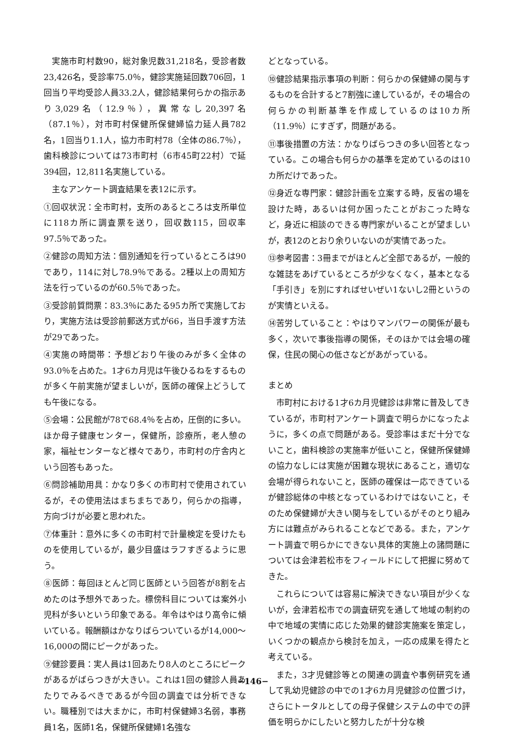実施市町村数90，総対象児数31,218名，受診者数23,426名，受診率75.0％，健診実施延回数706回，1回当り平均受診人員33.2人，健診結果何らかの指示あり3,029名（12.9％），異常なし20,397名（87.1％），対市町村保健所保健婦協力延人員782名，1回当り1.1人，協力市町村78（全体の86.7％），歯科検診については73市町村（6市45町22村）で延394回，12,811名実施している。
主なアンケート調査結果を表12に示す。
①回収状況：全市町村，支所のあるところは支所単位に118カ所に調査票を送り，回収数115，回収率97.5％であった。
②健診の周知方法：個別通知を行っているところは90であり，114に対し78.9％である。2種以上の周知方法を行っているのが60.5％であった。
③受診前質問票：83.3％にあたる95カ所で実施しており，実施方法は受診前郵送方式が66，当日手渡す方法が29であった。
④実施の時間帯：予想どおり午後のみが多く全体の93.0％を占めた。1才6カ月児は午後ひるねをするものが多く午前実施が望ましいが，医師の確保上どうしても午後になる。
⑤会場：公民館が78で68.4％を占め，圧倒的に多い。ほか母子健康センター，保健所，診療所，老人憩の家，福祉センターなど様々であり，市町村の庁舎内という回答もあった。
⑥問診補助用具：かなり多くの市町村で使用されているが，その使用法はまちまちであり，何らかの指導，方向づけが必要と思われた。
⑦体重計：意外に多くの市町村で計量検定を受けたものを使用しているが，最少目盛はラフすぎるように思う。
⑧医師：毎回ほとんど同じ医師という回答が8割を占めたのは予想外であった。標傍科目については案外小児科が多いという印象である。年令はやはり高令に傾いている。報酬額はかなりばらついているが14,000～16,000の間にピークがあった。
⑨健診要員：実人員は1回あたり8人のところにピークがあるがばらつきが大きい。これは1回の健診人員あたりでみるべきであるが今回の調査では分析できない。職種別では大まかに，市町村保健婦3名弱，事務員1名，医師1名，保健所保健婦1名強な
どとなっている。
⑩健診結果指示事項の判断：何らかの保健婦の関与するものを合計すると7割強に達しているが，その場合の何らかの判断基準を作成しているのは10カ所（11.9％）にすぎず，問題がある。
⑪事後措置の方法：かなりばらつきの多い回答となっている。この場合も何らかの基準を定めているのは10カ所だけであった。
⑫身近な専門家：健診計画を立案する時，反省の場を設けた時，あるいは何か困ったことがおこった時など，身近に相談のできる専門家がいることが望ましいが，表12のとおり余りいないのが実情であった。
⑬参考図書：3冊までがほとんど全部であるが，一般的な雑誌をあげているところが少なくなく，基本となる「手引き」を別にすればせいぜい1ないし2冊というのが実情といえる。
⑭苦労していること：やはりマンパワーの関係が最も多く，次いで事後指導の関係，そのほかでは会場の確保，住民の関心の低さなどがあがっている。
まとめ
市町村における1才6カ月児健診は非常に普及してきているが，市町村アンケート調査で明らかになったように，多くの点で問題がある。受診率はまだ十分でないこと，歯科検診の実施率が低いこと，保健所保健婦の協力なしには実施が困難な現状にあること，適切な会場が得られないこと，医師の確保は一応できているが健診総体の中核となっているわけではないこと，そのため保健婦が大きい関与をしているがそのとり組み方には難点がみられることなどである。また，アンケート調査で明らかにできない具体的実施上の諸問題については会津若松市をフィールドにして把握に努めてきた。
これらについては容易に解決できない項目が少くないが，会津若松市での調査研究を通して地域の制約の中で地域の実情に応じた効果的健診実施案を策定し，いくつかの観点から検討を加え，一応の成果を得たと考えている。
また，3才児健診等との関連の調査や事例研究を通して乳幼児健診の中での1才6カ月児健診の位置づけ，さらにトータルとしての母子保健システムの中での評価を明らかにしたいと努力したが十分な検
−146−